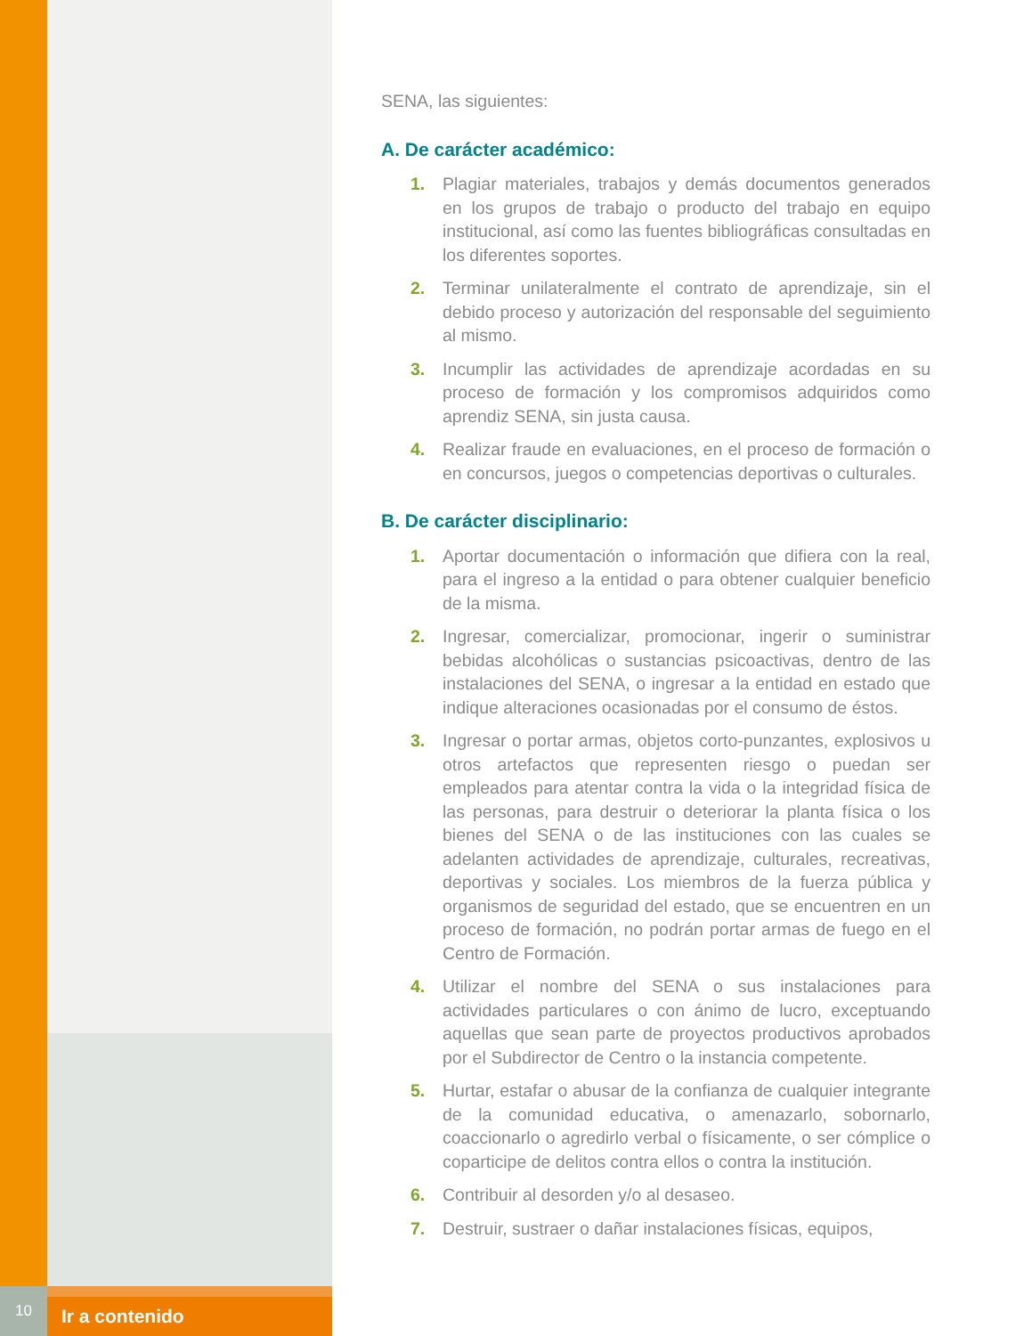SENA, las siguientes:
A. De carácter académico:
1. Plagiar materiales, trabajos y demás documentos generados en los grupos de trabajo o producto del trabajo en equipo institucional, así como las fuentes bibliográficas consultadas en los diferentes soportes.
2. Terminar unilateralmente el contrato de aprendizaje, sin el debido proceso y autorización del responsable del seguimiento al mismo.
3. Incumplir las actividades de aprendizaje acordadas en su proceso de formación y los compromisos adquiridos como aprendiz SENA, sin justa causa.
4. Realizar fraude en evaluaciones, en el proceso de formación o en concursos, juegos o competencias deportivas o culturales.
B. De carácter disciplinario:
1. Aportar documentación o información que difiera con la real, para el ingreso a la entidad o para obtener cualquier beneficio de la misma.
2. Ingresar, comercializar, promocionar, ingerir o suministrar bebidas alcohólicas o sustancias psicoactivas, dentro de las instalaciones del SENA, o ingresar a la entidad en estado que indique alteraciones ocasionadas por el consumo de éstos.
3. Ingresar o portar armas, objetos corto-punzantes, explosivos u otros artefactos que representen riesgo o puedan ser empleados para atentar contra la vida o la integridad física de las personas, para destruir o deteriorar la planta física o los bienes del SENA o de las instituciones con las cuales se adelanten actividades de aprendizaje, culturales, recreativas, deportivas y sociales. Los miembros de la fuerza pública y organismos de seguridad del estado, que se encuentren en un proceso de formación, no podrán portar armas de fuego en el Centro de Formación.
4. Utilizar el nombre del SENA o sus instalaciones para actividades particulares o con ánimo de lucro, exceptuando aquellas que sean parte de proyectos productivos aprobados por el Subdirector de Centro o la instancia competente.
5. Hurtar, estafar o abusar de la confianza de cualquier integrante de la comunidad educativa, o amenazarlo, sobornarlo, coaccionarlo o agredirlo verbal o físicamente, o ser cómplice o coparticipe de delitos contra ellos o contra la institución.
6. Contribuir al desorden y/o al desaseo.
7. Destruir, sustraer o dañar instalaciones físicas, equipos,
10
Ir a contenido